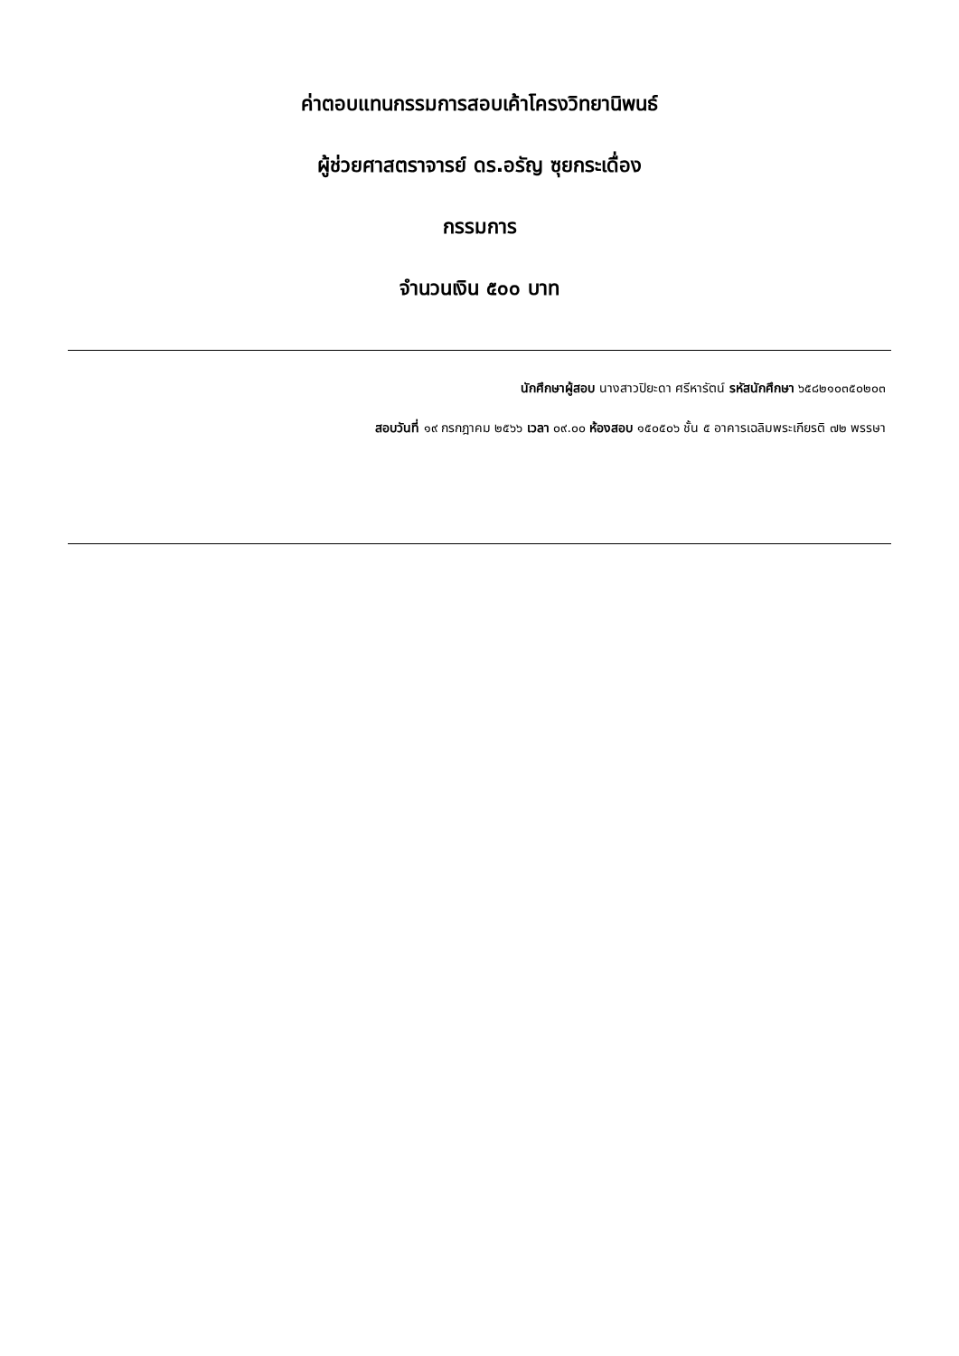ค่าตอบแทนกรรมการสอบเค้าโครงวิทยานิพนธ์
ผู้ช่วยศาสตราจารย์ ดร.อรัญ ซุยกระเดื่อง
กรรมการ
จำนวนเงิน ๕๐๐ บาท
นักศึกษาผู้สอบ นางสาวปิยะดา ศรีหารัตน์ รหัสนักศึกษา ๖๕๘๒๑๐๓๕๐๒๐๓
สอบวันที่ ๑๙ กรกฎาคม ๒๕๖๖ เวลา ๐๙.๐๐ ห้องสอบ ๑๕๐๕๐๖ ชั้น ๕ อาคารเฉลิมพระเกียรติ ๗๒ พรรษา